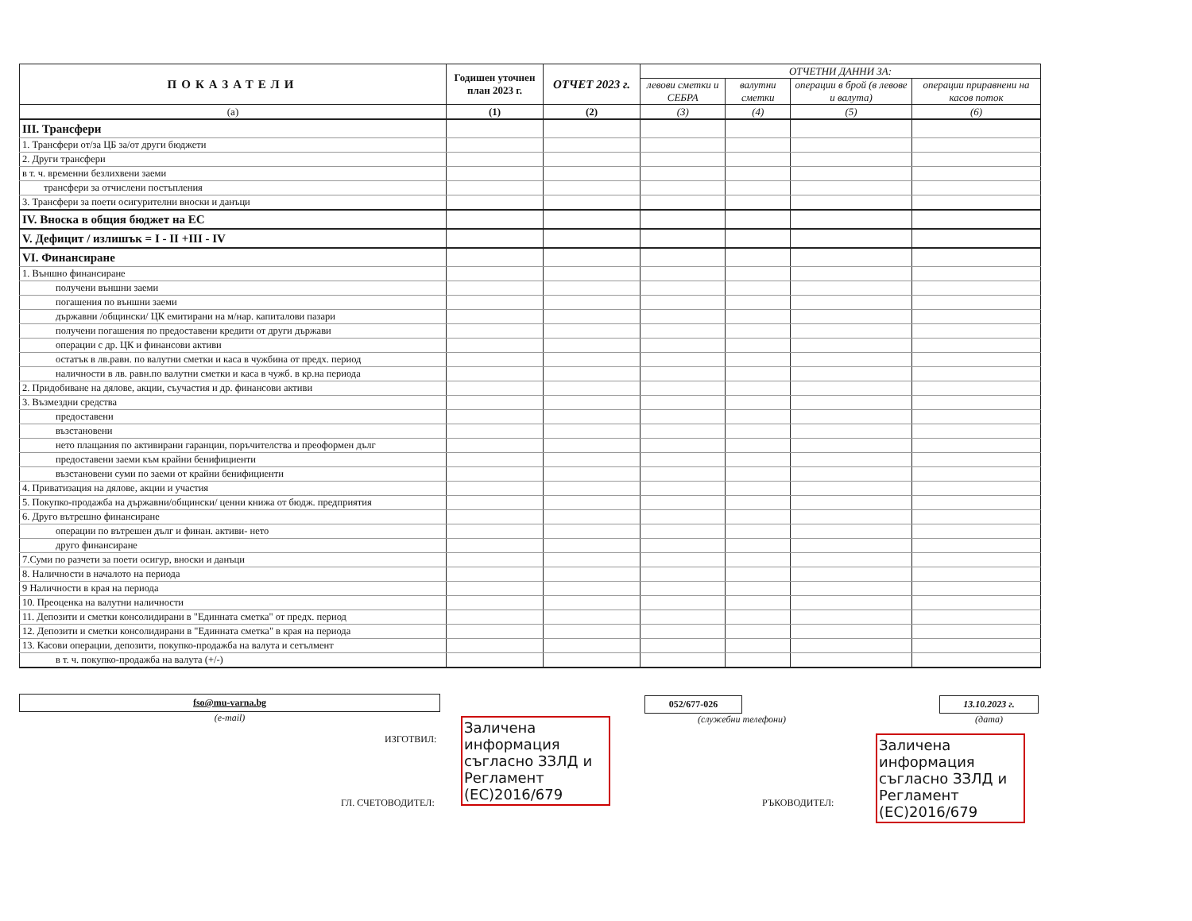| ПОКАЗАТЕЛИ | Годишен уточнен план 2023 г. | ОТЧЕТ 2023 г. | ОТЧЕТНИ ДАННИ ЗА: | | | |
| --- | --- | --- | --- | --- | --- | --- |
| | | | левови сметки и СЕБРА | валутни сметки | операции в брой (в левове и валута) | операции приравнени на касов поток |
| (а) | (1) | (2) | (3) | (4) | (5) | (6) |
| III. Трансфери | | | | | | |
| 1. Трансфери от/за ЦБ за/от други бюджети | | | | | | |
| 2. Други трансфери | | | | | | |
| в т. ч. временни безлихвени заеми | | | | | | |
| трансфери за отчислени постъпления | | | | | | |
| 3. Трансфери за поети осигурителни вноски и данъци | | | | | | |
| IV. Вноска в общия бюджет на ЕС | | | | | | |
| V. Дефицит / излишък = I - II +III - IV | | | | | | |
| VI. Финансиране | | | | | | |
| 1. Външно финансиране | | | | | | |
| получени външни заеми | | | | | | |
| погашения по външни заеми | | | | | | |
| държавни /общински/ ЦК емитирани на м/нар. капиталови пазари | | | | | | |
| получени погашения по предоставени кредити от други държави | | | | | | |
| операции с др. ЦК и финансови активи | | | | | | |
| остатък в лв.равн. по валутни сметки и каса в чужбина от предх. период | | | | | | |
| наличности в лв. равн.по валутни сметки и каса в чужб. в кр.на периода | | | | | | |
| 2. Придобиване на дялове, акции, съучастия и др. финансови активи | | | | | | |
| 3. Възмездни средства | | | | | | |
| предоставени | | | | | | |
| възстановени | | | | | | |
| нето плащания по активирани гаранции, поръчителства и преоформен дълг | | | | | | |
| предоставени заеми към крайни бенифициенти | | | | | | |
| възстановени суми по заеми от крайни бенифициенти | | | | | | |
| 4. Приватизация на дялове, акции и участия | | | | | | |
| 5. Покупко-продажба на държавни/общински/ ценни книжа от бюдж. предприятия | | | | | | |
| 6. Друго вътрешно финансиране | | | | | | |
| операции по вътрешен дълг и финан. активи- нето | | | | | | |
| друго финансиране | | | | | | |
| 7.Суми по разчети за поети осигур, вноски и данъци | | | | | | |
| 8. Наличности в началото на периода | | | | | | |
| 9 Наличности в края на периода | | | | | | |
| 10. Преоценка на валутни наличности | | | | | | |
| 11. Депозити и сметки консолидирани в "Единната сметка" от предх. период | | | | | | |
| 12. Депозити и сметки консолидирани в "Единната сметка" в края на периода | | | | | | |
| 13. Касови операции, депозити, покупко-продажба на валута и сетълмент | | | | | | |
| в т. ч. покупко-продажба на валута (+/-) | | | | | | |
fso@mu-varna.bg
(e-mail)
ИЗГОТВИЛ:
Заличена информация съгласно ЗЗЛД и Регламент (ЕС)2016/679
ГЛ. СЧЕТОВОДИТЕЛ:
052/677-026
(служебни телефони)
13.10.2023 г.
(дата)
РЪКОВОДИТЕЛ:
Заличена информация съгласно ЗЗЛД и Регламент (ЕС)2016/679